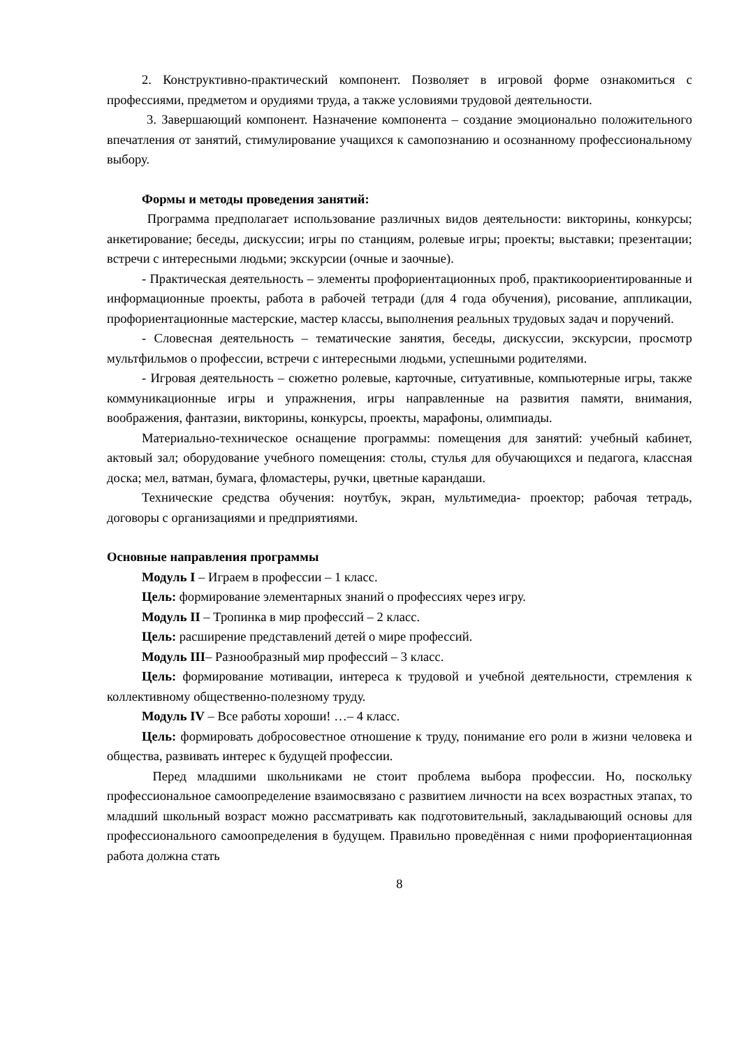2. Конструктивно-практический компонент. Позволяет в игровой форме ознакомиться с профессиями, предметом и орудиями труда, а также условиями трудовой деятельности.
3. Завершающий компонент. Назначение компонента – создание эмоционально положительного впечатления от занятий, стимулирование учащихся к самопознанию и осознанному профессиональному выбору.
Формы и методы проведения занятий:
Программа предполагает использование различных видов деятельности: викторины, конкурсы; анкетирование; беседы, дискуссии; игры по станциям, ролевые игры; проекты; выставки; презентации; встречи с интересными людьми; экскурсии (очные и заочные).
- Практическая деятельность – элементы профориентационных проб, практикоориентированные и информационные проекты, работа в рабочей тетради (для 4 года обучения), рисование, аппликации, профориентационные мастерские, мастер классы, выполнения реальных трудовых задач и поручений.
- Словесная деятельность – тематические занятия, беседы, дискуссии, экскурсии, просмотр мультфильмов о профессии, встречи с интересными людьми, успешными родителями.
- Игровая деятельность – сюжетно ролевые, карточные, ситуативные, компьютерные игры, также коммуникационные игры и упражнения, игры направленные на развития памяти, внимания, воображения, фантазии, викторины, конкурсы, проекты, марафоны, олимпиады.
Материально-техническое оснащение программы: помещения для занятий: учебный кабинет, актовый зал; оборудование учебного помещения: столы, стулья для обучающихся и педагога, классная доска; мел, ватман, бумага, фломастеры, ручки, цветные карандаши.
Технические средства обучения: ноутбук, экран, мультимедиа- проектор; рабочая тетрадь, договоры с организациями и предприятиями.
Основные направления программы
Модуль I – Играем в профессии – 1 класс.
Цель: формирование элементарных знаний о профессиях через игру.
Модуль II – Тропинка в мир профессий – 2 класс.
Цель: расширение представлений детей о мире профессий.
Модуль III– Разнообразный мир профессий – 3 класс.
Цель: формирование мотивации, интереса к трудовой и учебной деятельности, стремления к коллективному общественно-полезному труду.
Модуль IV – Все работы хороши! …– 4 класс.
Цель: формировать добросовестное отношение к труду, понимание его роли в жизни человека и общества, развивать интерес к будущей профессии.
Перед младшими школьниками не стоит проблема выбора профессии. Но, поскольку профессиональное самоопределение взаимосвязано с развитием личности на всех возрастных этапах, то младший школьный возраст можно рассматривать как подготовительный, закладывающий основы для профессионального самоопределения в будущем. Правильно проведённая с ними профориентационная работа должна стать
8